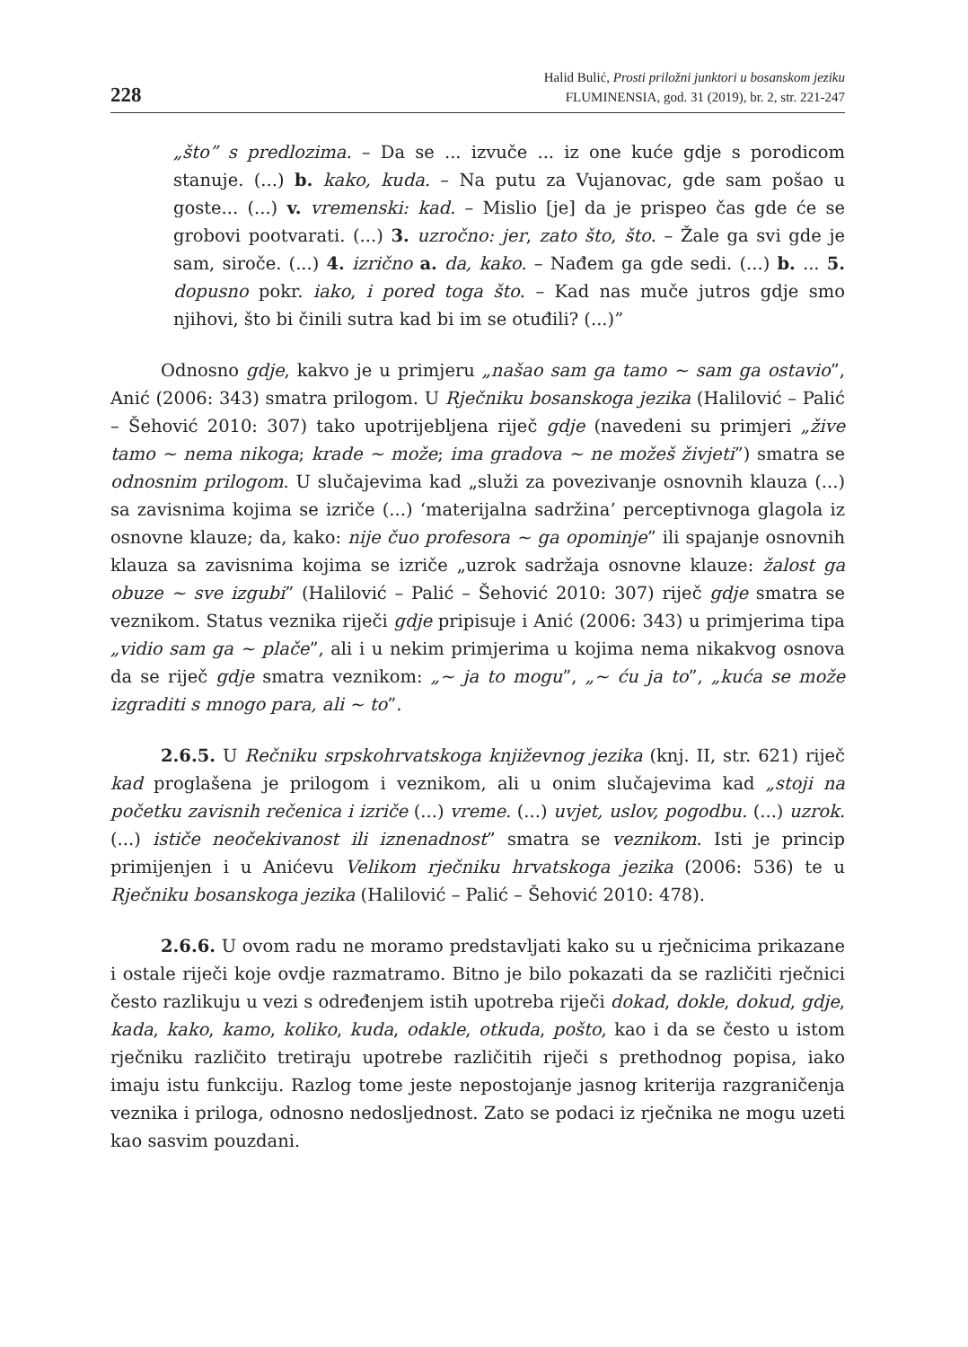228
Halid Bulić, Prosti priložni junktori u bosanskom jeziku
FLUMINENSIA, god. 31 (2019), br. 2, str. 221-247
„što” s predlozima. – Da se ... izvuče ... iz one kuće gdje s porodicom stanuje. (...) b. kako, kuda. – Na putu za Vujanovac, gde sam pošao u goste... (...) v. vremenski: kad. – Mislio [je] da je prispeo čas gde će se grobovi pootvarati. (...) 3. uzročno: jer, zato što, što. – Žale ga svi gde je sam, siroče. (...) 4. izrično a. da, kako. – Nađem ga gde sedi. (...) b. ... 5. dopusno pokr. iako, i pored toga što. – Kad nas muče jutros gdje smo njihovi, što bi činili sutra kad bi im se otuđili? (...)”
Odnosno gdje, kakvo je u primjeru „našao sam ga tamo ~ sam ga ostavio”, Anić (2006: 343) smatra prilogom. U Rječniku bosanskoga jezika (Halilović – Palić – Šehović 2010: 307) tako upotrijebljena riječ gdje (navedeni su primjeri „žive tamo ~ nema nikoga; krade ~ može; ima gradova ~ ne možeš živjeti”) smatra se odnosnim prilogom. U slučajevima kad „služi za povezivanje osnovnih klauza (...) sa zavisnima kojima se izriče (...) ‘materijalna sadržina’ perceptivnoga glagola iz osnovne klauze; da, kako: nije čuo profesora ~ ga opominje” ili spajanje osnovnih klauza sa zavisnima kojima se izriče „uzrok sadržaja osnovne klauze: žalost ga obuze ~ sve izgubi” (Halilović – Palić – Šehović 2010: 307) riječ gdje smatra se veznikom. Status veznika riječi gdje pripisuje i Anić (2006: 343) u primjerima tipa „vidio sam ga ~ plače”, ali i u nekim primjerima u kojima nema nikakvog osnova da se riječ gdje smatra veznikom: „~ ja to mogu”, „~ ću ja to”, „kuća se može izgraditi s mnogo para, ali ~ to”.
2.6.5. U Rečniku srpskohrvatskoga književnog jezika (knj. II, str. 621) riječ kad proglašena je prilogom i veznikom, ali u onim slučajevima kad „stoji na početku zavisnih rečenica i izriče (...) vreme. (...) uvjet, uslov, pogodbu. (...) uzrok. (...) ističe neočekivanost ili iznenadnost” smatra se veznikom. Isti je princip primijenjen i u Anićevu Velikom rječniku hrvatskoga jezika (2006: 536) te u Rječniku bosanskoga jezika (Halilović – Palić – Šehović 2010: 478).
2.6.6. U ovom radu ne moramo predstavljati kako su u rječnicima prikazane i ostale riječi koje ovdje razmatramo. Bitno je bilo pokazati da se različiti rječnici često razlikuju u vezi s određenjem istih upotreba riječi dokad, dokle, dokud, gdje, kada, kako, kamo, koliko, kuda, odakle, otkuda, pošto, kao i da se često u istom rječniku različito tretiraju upotrebe različitih riječi s prethodnog popisa, iako imaju istu funkciju. Razlog tome jeste nepostojanje jasnog kriterija razgraničenja veznika i priloga, odnosno nedosljednost. Zato se podaci iz rječnika ne mogu uzeti kao sasvim pouzdani.